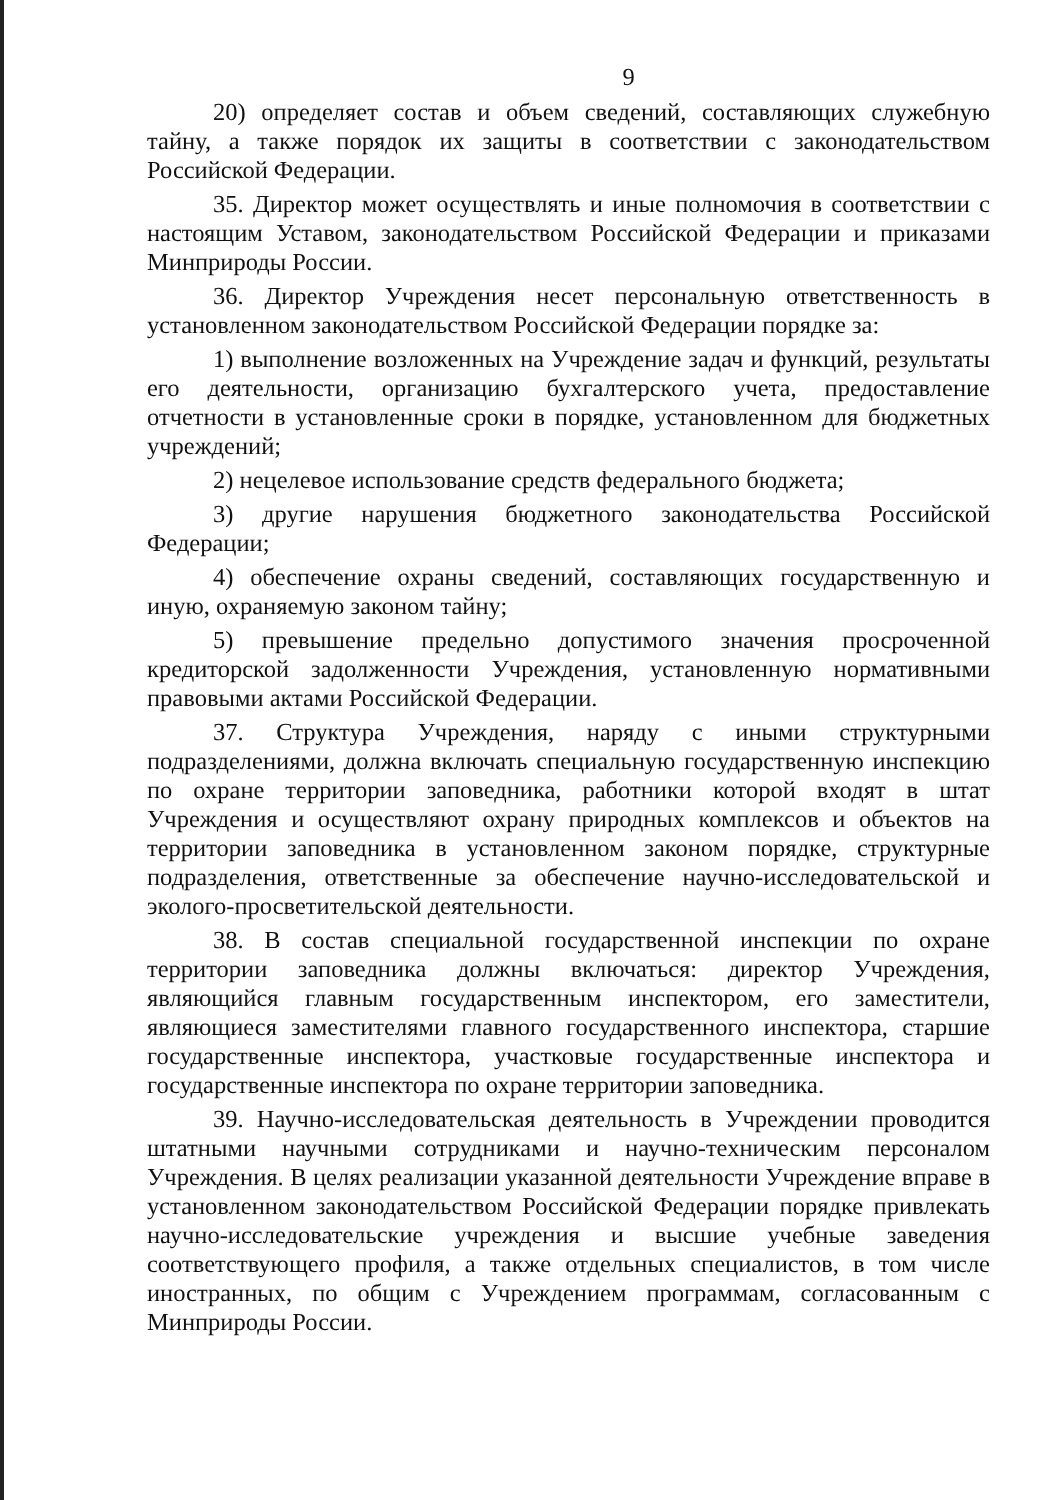9
20) определяет состав и объем сведений, составляющих служебную тайну, а также порядок их защиты в соответствии с законодательством Российской Федерации.
35. Директор может осуществлять и иные полномочия в соответствии с настоящим Уставом, законодательством Российской Федерации и приказами Минприроды России.
36. Директор Учреждения несет персональную ответственность в установленном законодательством Российской Федерации порядке за:
1) выполнение возложенных на Учреждение задач и функций, результаты его деятельности, организацию бухгалтерского учета, предоставление отчетности в установленные сроки в порядке, установленном для бюджетных учреждений;
2) нецелевое использование средств федерального бюджета;
3) другие нарушения бюджетного законодательства Российской Федерации;
4) обеспечение охраны сведений, составляющих государственную и иную, охраняемую законом тайну;
5) превышение предельно допустимого значения просроченной кредиторской задолженности Учреждения, установленную нормативными правовыми актами Российской Федерации.
37. Структура Учреждения, наряду с иными структурными подразделениями, должна включать специальную государственную инспекцию по охране территории заповедника, работники которой входят в штат Учреждения и осуществляют охрану природных комплексов и объектов на территории заповедника в установленном законом порядке, структурные подразделения, ответственные за обеспечение научно-исследовательской и эколого-просветительской деятельности.
38. В состав специальной государственной инспекции по охране территории заповедника должны включаться: директор Учреждения, являющийся главным государственным инспектором, его заместители, являющиеся заместителями главного государственного инспектора, старшие государственные инспектора, участковые государственные инспектора и государственные инспектора по охране территории заповедника.
39. Научно-исследовательская деятельность в Учреждении проводится штатными научными сотрудниками и научно-техническим персоналом Учреждения. В целях реализации указанной деятельности Учреждение вправе в установленном законодательством Российской Федерации порядке привлекать научно-исследовательские учреждения и высшие учебные заведения соответствующего профиля, а также отдельных специалистов, в том числе иностранных, по общим с Учреждением программам, согласованным с Минприроды России.